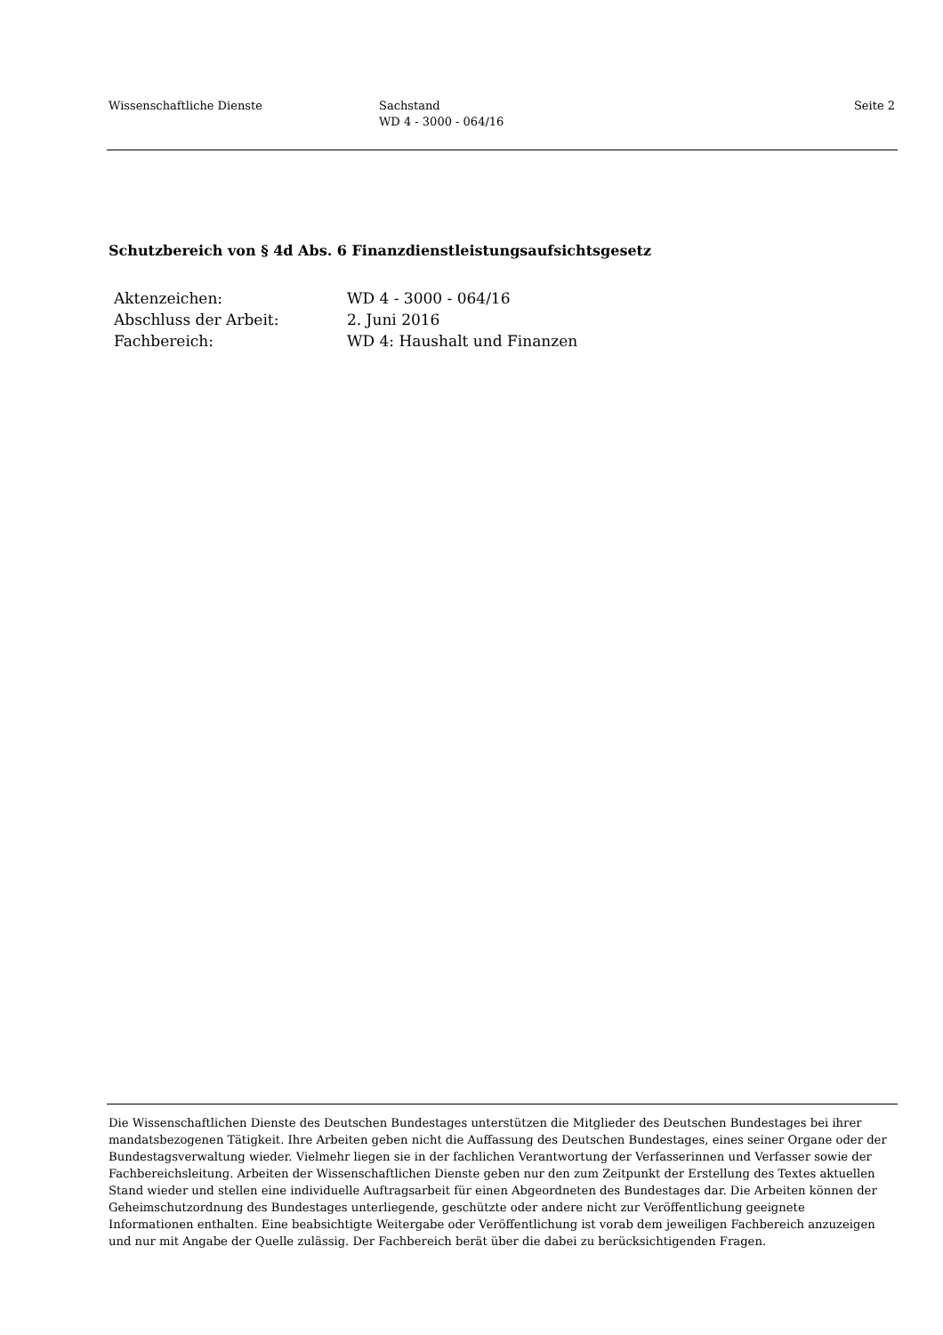Wissenschaftliche Dienste Sachstand
WD 4 - 3000 - 064/16
Seite 2
Schutzbereich von § 4d Abs. 6 Finanzdienstleistungsaufsichtsgesetz
Aktenzeichen: WD 4 - 3000 - 064/16
Abschluss der Arbeit: 2. Juni 2016
Fachbereich: WD 4: Haushalt und Finanzen
Die Wissenschaftlichen Dienste des Deutschen Bundestages unterstützen die Mitglieder des Deutschen Bundestages bei ihrer mandatsbezogenen Tätigkeit. Ihre Arbeiten geben nicht die Auffassung des Deutschen Bundestages, eines seiner Organe oder der Bundestagsverwaltung wieder. Vielmehr liegen sie in der fachlichen Verantwortung der Verfasserinnen und Verfasser sowie der Fachbereichsleitung. Arbeiten der Wissenschaftlichen Dienste geben nur den zum Zeitpunkt der Erstellung des Textes aktuellen Stand wieder und stellen eine individuelle Auftragsarbeit für einen Abgeordneten des Bundestages dar. Die Arbeiten können der Geheimschutzordnung des Bundestages unterliegende, geschützte oder andere nicht zur Veröffentlichung geeignete Informationen enthalten. Eine beabsichtigte Weitergabe oder Veröffentlichung ist vorab dem jeweiligen Fachbereich anzuzeigen und nur mit Angabe der Quelle zulässig. Der Fachbereich berät über die dabei zu berücksichtigenden Fragen.